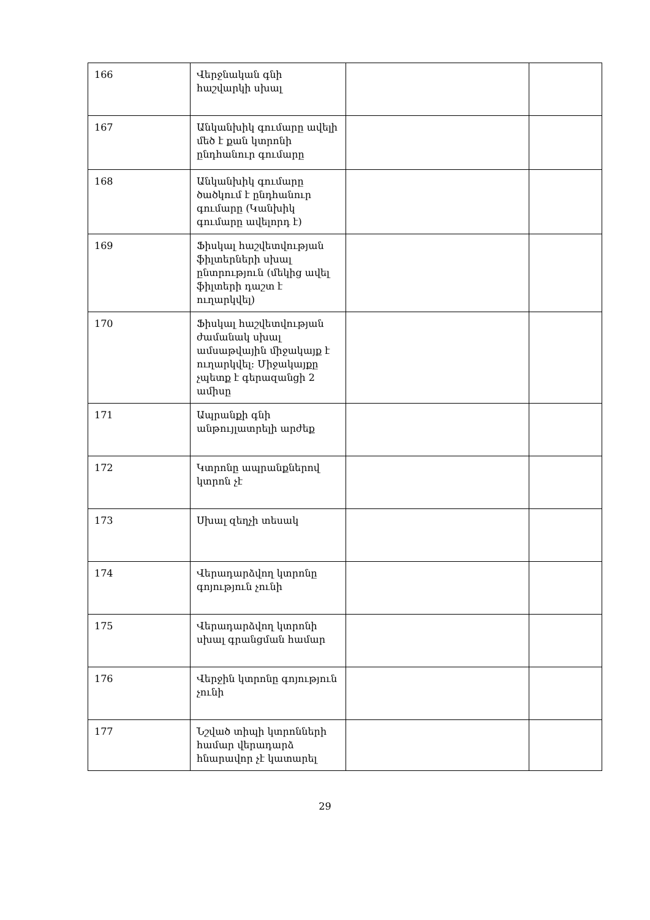| 166 | Վերջնական գնի հաշվարկի սխալ | | |
| 167 | Անկանխիկ գումարը ավելի մեծ է քան կտրոնի ընդհանուր գումարը | | |
| 168 | Անկանխիկ գումարը ծածկում է ընդհանուր գումարը (Կանխիկ գումարը ավելորդ է) | | |
| 169 | Ֆիսկալ հաշվետվության ֆիլտերների սխալ ընտրություն (մեկից ավել ֆիլտերի դաշտ է ուղարկվել) | | |
| 170 | Ֆիսկալ հաշվետվության ժամանակ սխալ ամսաթվային միջակայք է ուղարկվել: Միջակայքը չպետք է գերազանցի 2 ամիսը | | |
| 171 | Ապրանքի գնի անթույլատրելի արժեք | | |
| 172 | Կտրոնը ապրանքներով կտրոն չէ | | |
| 173 | Սխալ զեղչի տեսակ | | |
| 174 | Վերադարձվող կտրոնը գոյություն չունի | | |
| 175 | Վերադարձվող կտրոնի սխալ գրանցման համար | | |
| 176 | Վերջին կտրոնը գոյություն չունի | | |
| 177 | Նշված տիպի կտրոնների համար վերադարձ հնարավոր չէ կատարել | | |
29